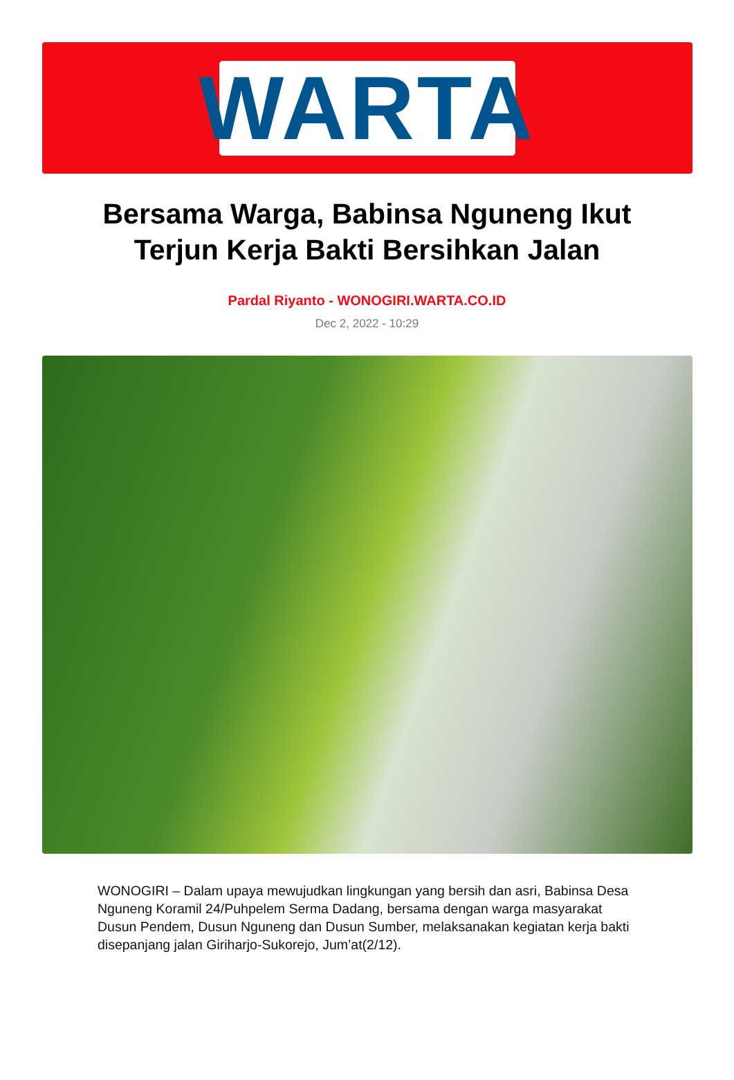WARTA
Bersama Warga, Babinsa Nguneng Ikut Terjun Kerja Bakti Bersihkan Jalan
Pardal Riyanto - WONOGIRI.WARTA.CO.ID
Dec 2, 2022 - 10:29
WONOGIRI – Dalam upaya mewujudkan lingkungan yang bersih dan asri, Babinsa Desa Nguneng Koramil 24/Puhpelem Serma Dadang, bersama dengan warga masyarakat Dusun Pendem, Dusun Nguneng dan Dusun Sumber, melaksanakan kegiatan kerja bakti disepanjang jalan Giriharjo-Sukorejo, Jum’at(2/12).